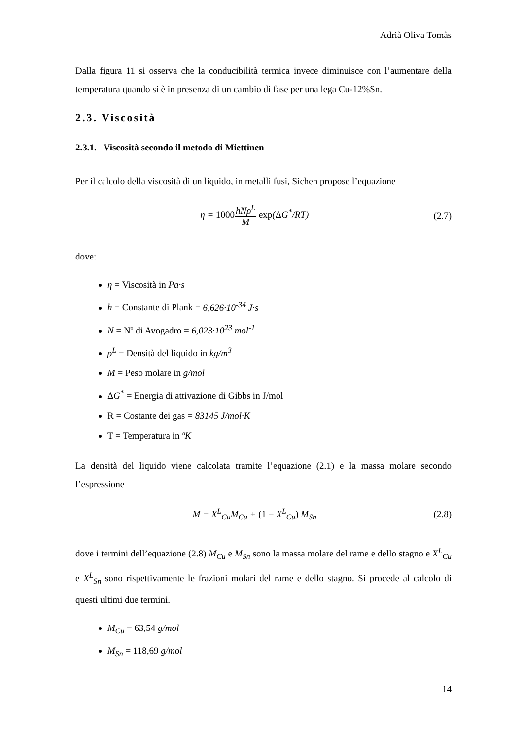Adrià Oliva Tomàs
Dalla figura 11 si osserva che la conducibilità termica invece diminuisce con l’aumentare della temperatura quando si è in presenza di un cambio di fase per una lega Cu-12%Sn.
2.3. Viscosità
2.3.1. Viscosità secondo il metodo di Miettinen
Per il calcolo della viscosità di un liquido, in metalli fusi, Sichen propose l’equazione
η = 1000 hNρ<sup>L</sup> M exp(ΔG<sup>*</sup>/RT) (2.7)
dove:
η = Viscosità in Pa·s
h = Constante di Plank = 6,626·10<sup>-34</sup> J·s
N = Nº di Avogadro = 6,023·10<sup>23</sup> mol<sup>-1</sup>
ρ<sup>L</sup> = Densità del liquido in kg/m<sup>3</sup>
M = Peso molare in g/mol
ΔG<sup>*</sup> = Energia di attivazione di Gibbs in J/mol
R = Costante dei gas = 83145 J/mol·K
T = Temperatura in ºK
La densità del liquido viene calcolata tramite l’equazione (2.1) e la massa molare secondo l’espressione
M = X<sup>L</sup><sub>Cu</sub>M<sub>Cu</sub> + (1 − X<sup>L</sup><sub>Cu</sub>) M<sub>Sn</sub> (2.8)
dove i termini dell’equazione (2.8) M<sub>Cu</sub> e M<sub>Sn</sub> sono la massa molare del rame e dello stagno e X<sup>L</sup><sub>Cu</sub> e X<sup>L</sup><sub>Sn</sub> sono rispettivamente le frazioni molari del rame e dello stagno. Si procede al calcolo di questi ultimi due termini.
M<sub>Cu</sub> = 63,54 g/mol
M<sub>Sn</sub> = 118,69 g/mol
14